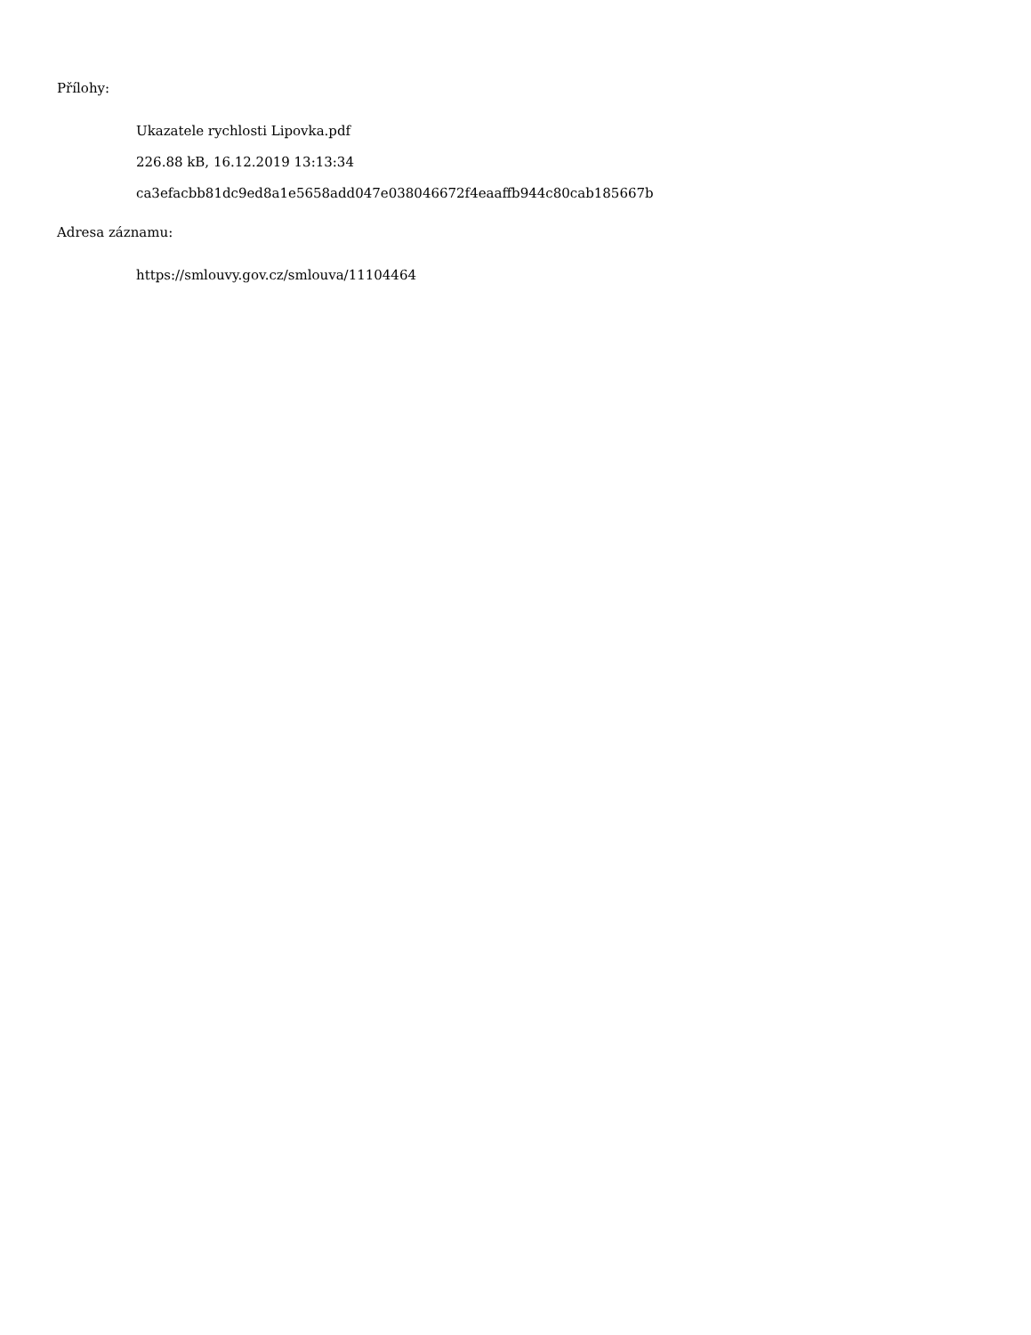Přílohy:
Ukazatele rychlosti Lipovka.pdf
226.88 kB, 16.12.2019 13:13:34
ca3efacbb81dc9ed8a1e5658add047e038046672f4eaaffb944c80cab185667b
Adresa záznamu:
https://smlouvy.gov.cz/smlouva/11104464